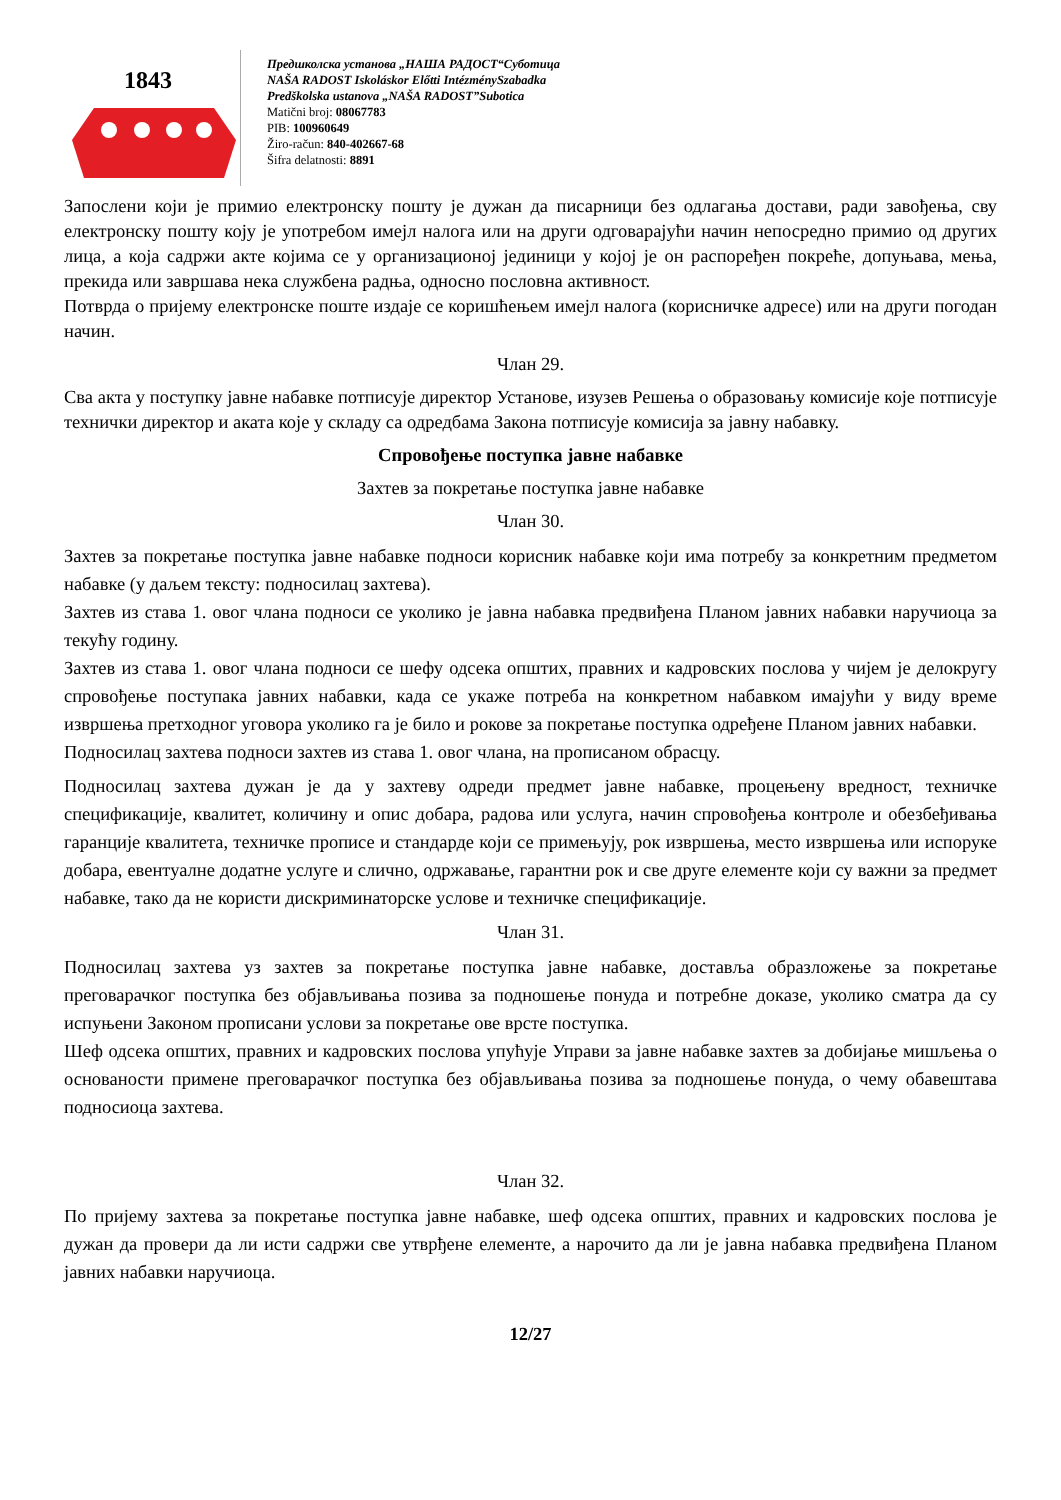1843
Предшколска установа „НАША РАДОСТ“Суботица
NAŠA RADOST Iskoláskor Előtti IntézménySzabadka
Predškolska ustanova „NAŠA RADOST”Subotica
Matični broj: 08067783
PIB: 100960649
Žiro-račun: 840-402667-68
Šifra delatnosti: 8891
Запослени који је примио електронску пошту је дужан да писарници без одлагања достави, ради завођења, сву електронску пошту коју је употребом имејл налога или на други одговарајући начин непосредно примио од других лица, а која садржи акте којима се у организационој јединици у којој је он распоређен покреће, допуњава, мења, прекида или завршава нека службена радња, односно пословна активност.
Потврда о пријему електронске поште издаје се коришћењем имејл налога (корисничке адресе) или на други погодан начин.
Члан 29.
Сва акта у поступку јавне набавке потписује директор Установе, изузев Решења о образовању комисије које потписује технички директор и аката које у складу са одредбама Закона потписује комисија за јавну набавку.
Спровођење поступка јавне набавке
Захтев за покретање поступка јавне набавке
Члан 30.
Захтев за покретање поступка јавне набавке подноси корисник набавке који има потребу за конкретним предметом набавке (у даљем тексту: подносилац захтева).
Захтев из става 1. овог члана подноси се уколико је јавна набавка предвиђена Планом јавних набавки наручиоца за текућу годину.
Захтев из става 1. овог члана подноси се шефу одсека општих, правних и кадровских послова у чијем је делокругу спровођење поступака јавних набавки, када се укаже потреба на конкретном набавком имајући у виду време извршења претходног уговора уколико га је било и рокове за покретање поступка одређене Планом јавних набавки.
Подносилац захтева подноси захтев из става 1. овог члана, на прописаном обрасцу.
Подносилац захтева дужан је да у захтеву одреди предмет јавне набавке, процењену вредност, техничке спецификације, квалитет, количину и опис добара, радова или услуга, начин спровођења контроле и обезбеђивања гаранције квалитета, техничке прописе и стандарде који се примењују, рок извршења, место извршења или испоруке добара, евентуалне додатне услуге и слично, одржавање, гарантни рок и све друге елементе који су важни за предмет набавке, тако да не користи дискриминаторске услове и техничке спецификације.
Члан 31.
Подносилац захтева уз захтев за покретање поступка јавне набавке, доставља образложење за покретање преговарачког поступка без објављивања позива за подношење понуда и потребне доказе, уколико сматра да су испуњени Законом прописани услови за покретање ове врсте поступка.
Шеф одсека општих, правних и кадровских послова упућује Управи за јавне набавке захтев за добијање мишљења о основаности примене преговарачког поступка без објављивања позива за подношење понуда, о чему обавештава подносиоца захтева.
Члан 32.
По пријему захтева за покретање поступка јавне набавке, шеф одсека општих, правних и кадровских послова је дужан да провери да ли исти садржи све утврђене елементе, а нарочито да ли је јавна набавка предвиђена Планом јавних набавки наручиоца.
12/27